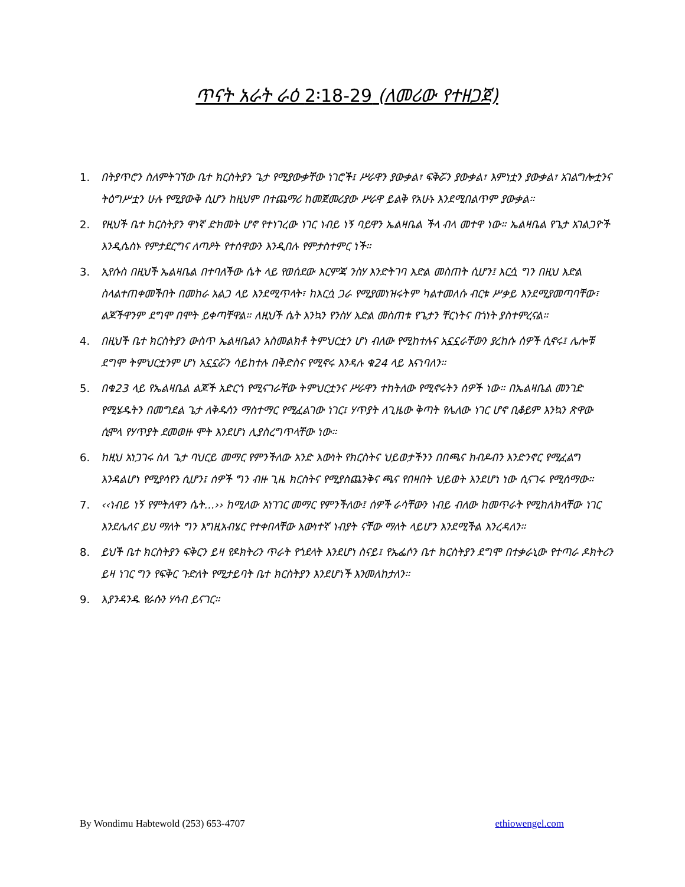ጥናት አራት ራዕ 2፡18-29 (ለመሪው የተዘጋጀ)
1. በትያጥሮን ስለምትገኘው ቤተ ክርስትያን ጌታ የሚያውቃቸው ነገሮች፤ ሥራዋን ያውቃል፣ ፍቅሯን ያውቃል፣ እምነቷን ያውቃል፣ አገልግሎቷንና ትዕግሥቷን ሁሉ የሚያውቅ ሲሆን ከዚህም በተጨማሪ ከመጀመሪያው ሥራዋ ይልቅ የአሁኑ እንደሚበልጥም ያውቃል።
2. የዚህች ቤተ ክርስትያን ዋነኛ ድክመት ሆኖ የተነገረው ነገር ነብይ ነኝ ባይዋን ኤልዛቤል ችላ ብላ መተዋ ነው። ኤልዛቤል የጌታ አገልጋዮች እንዲሴስኑ የምታደርግና ለጣዖት የተሰዋውን እንዲበሉ የምታስተምር ነች።
3. ኢየሱስ በዚህች ኤልዛቤል በተባለችው ሴት ላይ የወሰደው እርምጃ ንስሃ እንድትገባ እድል መስጠት ሲሆን፤ እርሷ ግን በዚህ እድል ስላልተጠቀመችበት በመከራ አልጋ ላይ እንደሚጥላት፣ ከእርሷ ጋራ የሚያመነዝሩትም ካልተመለሱ ብርቱ ሥቃይ እንደሚያመጣባቸው፣ ልጆችዋንም ደግሞ በሞት ይቀጣቸዋል። ለዚህች ሴት እንኳን የንስሃ እድል መስጠቱ የጌታን ቸርነትና በጎነት ያስተምረናል።
4. በዚህች ቤተ ክርስትያን ውስጥ ኤልዛቤልን አስመልክቶ ትምህርቷን ሆነ ብለው የሚከተሉና አኗኗራቸውን ያረከሱ ሰዎች ሲኖሩ፤ ሌሎቹ ደግሞ ትምህርቷንም ሆነ አኗኗሯን ሳይከተሉ በቅድስና የሚኖሩ እንዳሉ ቁ24 ላይ እናነባለን።
5. በቁ23 ላይ የኤልዛቤል ልጆች አድርጎ የሚናገራቸው ትምህርቷንና ሥራዋን ተከትለው የሚኖሩትን ሰዎች ነው። በኤልዛቤል መንገድ የሚሄዱትን በመግደል ጌታ ለቅዱሳን ማስተማር የሚፈልገው ነገር፤ ሃጥያት ለጊዜው ቅጣት የሌለው ነገር ሆኖ ቢቆይም እንኳን ጽዋው ሲሞላ የሃጥያት ደመወዙ ሞት እንደሆነ ሊያስረግጥላቸው ነው።
6. ከዚህ አነጋገሩ ስለ ጌታ ባህርይ መማር የምንችለው አንድ እውነት የክርስትና ህይወታችንን በበጫና ክብዶብን እንድንኖር የሚፈልግ እንዳልሆነ የሚያሳየን ሲሆን፤ ሰዎች ግን ብዙ ጊዜ ክርስትና የሚያስጨንቅና ጫና የበዛበት ህይወት እንደሆነ ነው ሲናገሩ የሚሰማው።
7. ‹‹ነብይ ነኝ የምትለዋን ሴት...›› ከሚለው አነገገር መማር የምንችለው፤ ሰዎች ራሳቸውን ነብይ ብለው ከመጥራት የሚከለክላቸው ነገር እንደሌለና ይህ ማለት ግን እግዚአብሄር የተቀበላቸው እውነተኛ ነብያት ናቸው ማለት ላይሆን እንደሚችል እንረዳለን።
8. ይህች ቤተ ክርስትያን ፍቅርን ይዛ የዶክትሪን ጥራት የጎደላት እንደሆነ ስናይ፤ የኤፌሶን ቤተ ክርስትያን ደግሞ በተቃራኒው የተጣራ ዶክትሪን ይዛ ነገር ግን የፍቅር ጉድለት የሚታይባት ቤተ ክርስትያን እንደሆነች እንመለከታለን።
9. እያንዳንዱ የራሱን ሃሳብ ይናገር።
By Wondimu Habtewold (253) 653-4707 ethiowengel.com